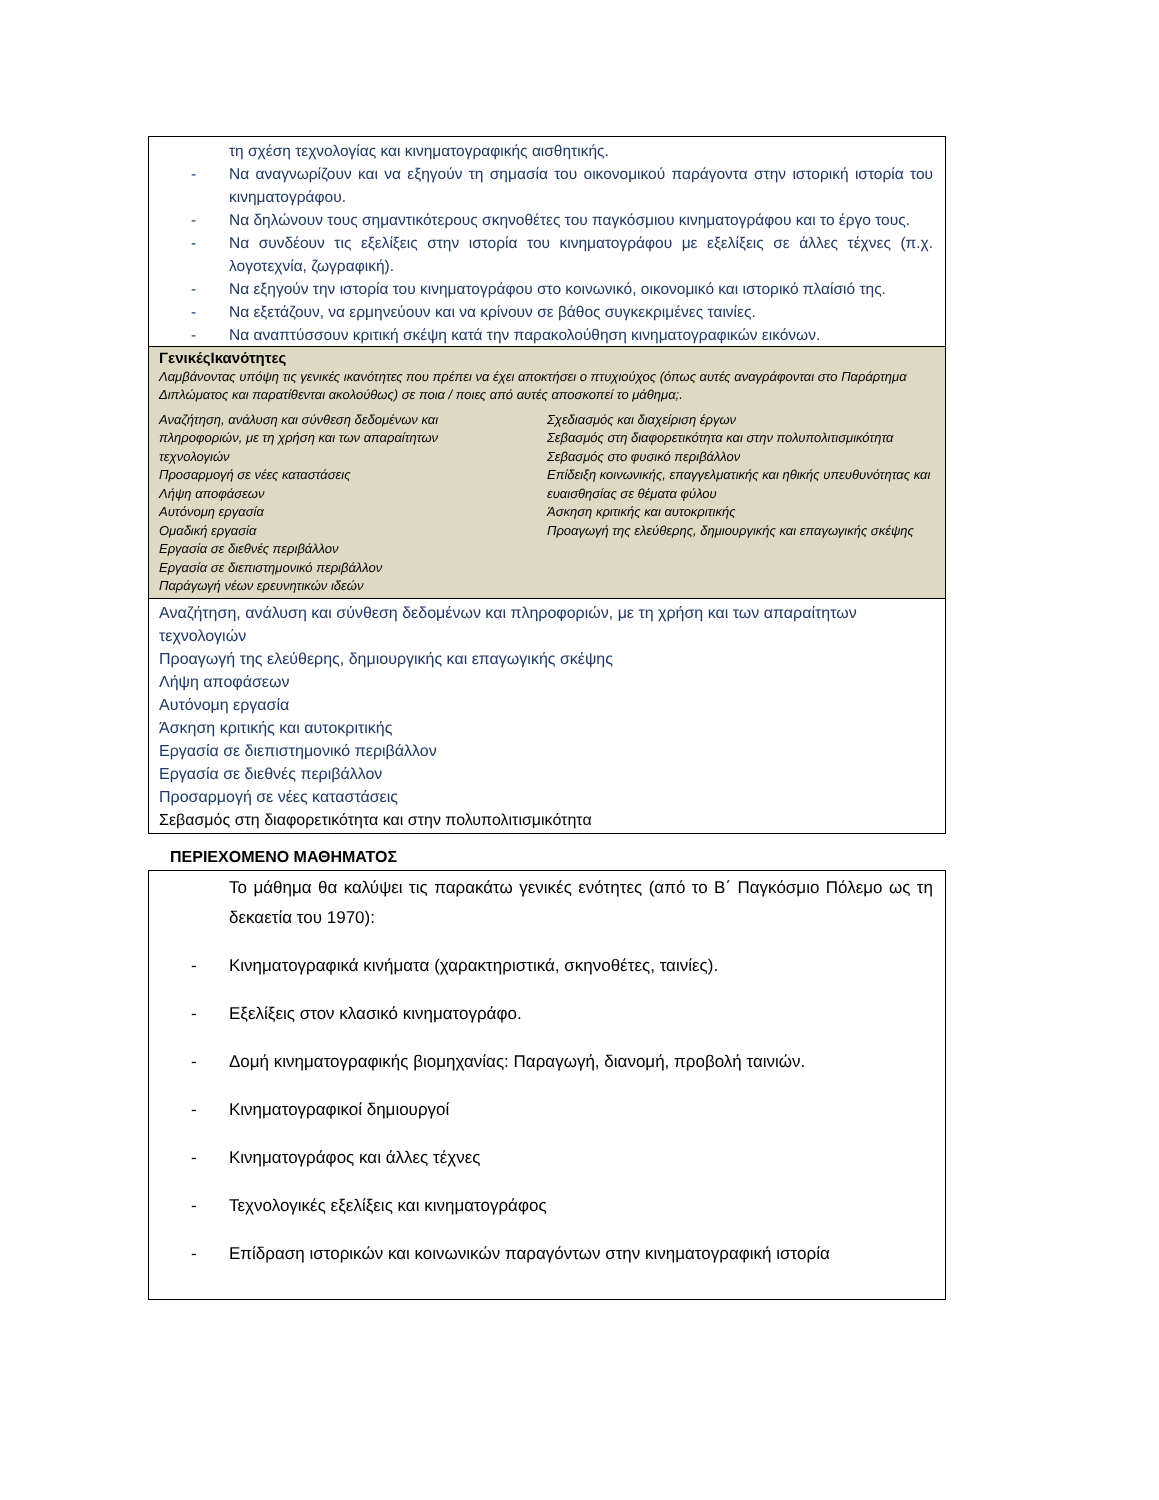τη σχέση τεχνολογίας και κινηματογραφικής αισθητικής.
- Να αναγνωρίζουν και να εξηγούν τη σημασία του οικονομικού παράγοντα στην ιστορική ιστορία του κινηματογράφου.
- Να δηλώνουν τους σημαντικότερους σκηνοθέτες του παγκόσμιου κινηματογράφου και το έργο τους.
- Να συνδέουν τις εξελίξεις στην ιστορία του κινηματογράφου με εξελίξεις σε άλλες τέχνες (π.χ. λογοτεχνία, ζωγραφική).
- Να εξηγούν την ιστορία του κινηματογράφου στο κοινωνικό, οικονομικό και ιστορικό πλαίσιό της.
- Να εξετάζουν, να ερμηνεύουν και να κρίνουν σε βάθος συγκεκριμένες ταινίες.
- Να αναπτύσσουν κριτική σκέψη κατά την παρακολούθηση κινηματογραφικών εικόνων.
ΓενικέςΙκανότητες
Λαμβάνοντας υπόψη τις γενικές ικανότητες που πρέπει να έχει αποκτήσει ο πτυχιούχος (όπως αυτές αναγράφονται στο Παράρτημα Διπλώματος και παρατίθενται ακολούθως) σε ποια / ποιες από αυτές αποσκοπεί το μάθημα;.
Αναζήτηση, ανάλυση και σύνθεση δεδομένων και
πληροφοριών, με τη χρήση και των απαραίτητων
τεχνολογιών
Προσαρμογή σε νέες καταστάσεις
Λήψη αποφάσεων
Αυτόνομη εργασία
Ομαδική εργασία
Εργασία σε διεθνές περιβάλλον
Εργασία σε διεπιστημονικό περιβάλλον
Παράγωγή νέων ερευνητικών ιδεών
Σχεδιασμός και διαχείριση έργων
Σεβασμός στη διαφορετικότητα και στην πολυπολιτισμικότητα
Σεβασμός στο φυσικό περιβάλλον
Επίδειξη κοινωνικής, επαγγελματικής και ηθικής υπευθυνότητας και ευαισθησίας σε θέματα φύλου
Άσκηση κριτικής και αυτοκριτικής
Προαγωγή της ελεύθερης, δημιουργικής και επαγωγικής σκέψης
Αναζήτηση, ανάλυση και σύνθεση δεδομένων και πληροφοριών, με τη χρήση και των απαραίτητων τεχνολογιών
Προαγωγή της ελεύθερης, δημιουργικής και επαγωγικής σκέψης
Λήψη αποφάσεων
Αυτόνομη εργασία
Άσκηση κριτικής και αυτοκριτικής
Εργασία σε διεπιστημονικό περιβάλλον
Εργασία σε διεθνές περιβάλλον
Προσαρμογή σε νέες καταστάσεις
Σεβασμός στη διαφορετικότητα και στην πολυπολιτισμικότητα
ΠΕΡΙΕΧΟΜΕΝΟ ΜΑΘΗΜΑΤΟΣ
Το μάθημα θα καλύψει τις παρακάτω γενικές ενότητες (από το Β΄ Παγκόσμιο Πόλεμο ως τη δεκαετία του 1970):
- Κινηματογραφικά κινήματα (χαρακτηριστικά, σκηνοθέτες, ταινίες).
- Εξελίξεις στον κλασικό κινηματογράφο.
- Δομή κινηματογραφικής βιομηχανίας: Παραγωγή, διανομή, προβολή ταινιών.
- Κινηματογραφικοί δημιουργοί
- Κινηματογράφος και άλλες τέχνες
- Τεχνολογικές εξελίξεις και κινηματογράφος
- Επίδραση ιστορικών και κοινωνικών παραγόντων στην κινηματογραφική ιστορία